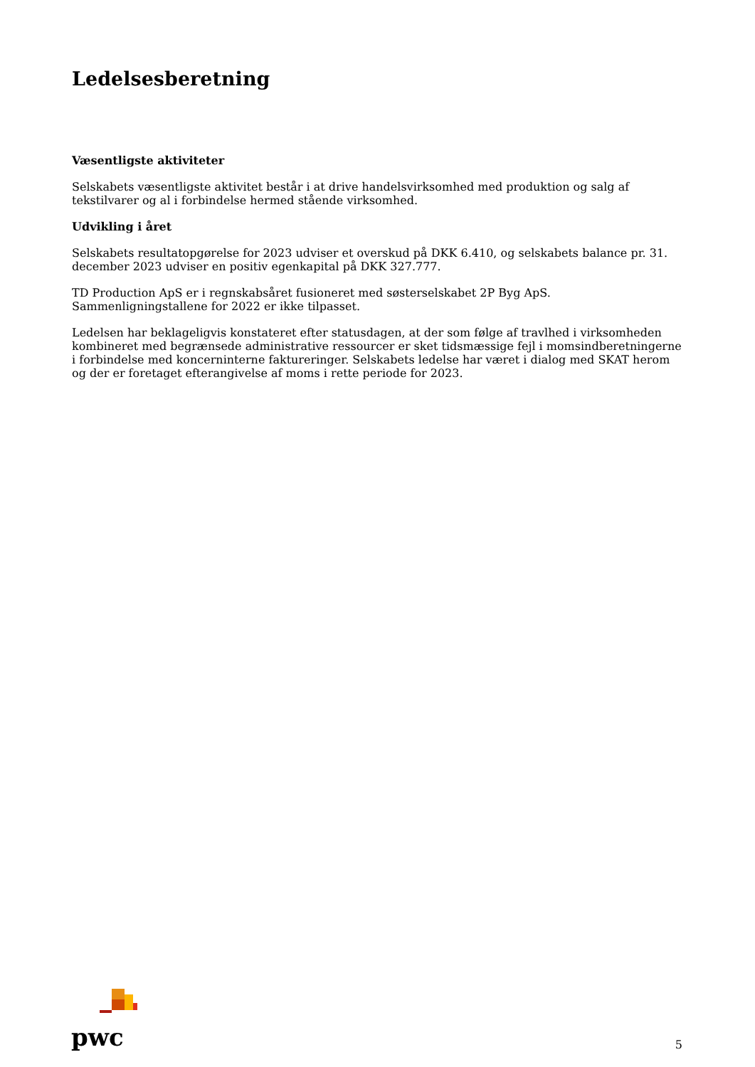Ledelsesberetning
Væsentligste aktiviteter
Selskabets væsentligste aktivitet består i at drive handelsvirksomhed med produktion og salg af tekstilvarer og al i forbindelse hermed stående virksomhed.
Udvikling i året
Selskabets resultatopgørelse for 2023 udviser et overskud på DKK 6.410, og selskabets balance pr. 31. december 2023 udviser en positiv egenkapital på DKK 327.777.
TD Production ApS er i regnskabsåret fusioneret med søsterselskabet 2P Byg ApS. Sammenligningstallene for 2022 er ikke tilpasset.
Ledelsen har beklageligvis konstateret efter statusdagen, at der som følge af travlhed i virksomheden kombineret med begrænsede administrative ressourcer er sket tidsmæssige fejl i momsindberetningerne i forbindelse med koncerninterne faktureringer. Selskabets ledelse har været i dialog med SKAT herom og der er foretaget efterangivelse af moms i rette periode for 2023.
pwc
5